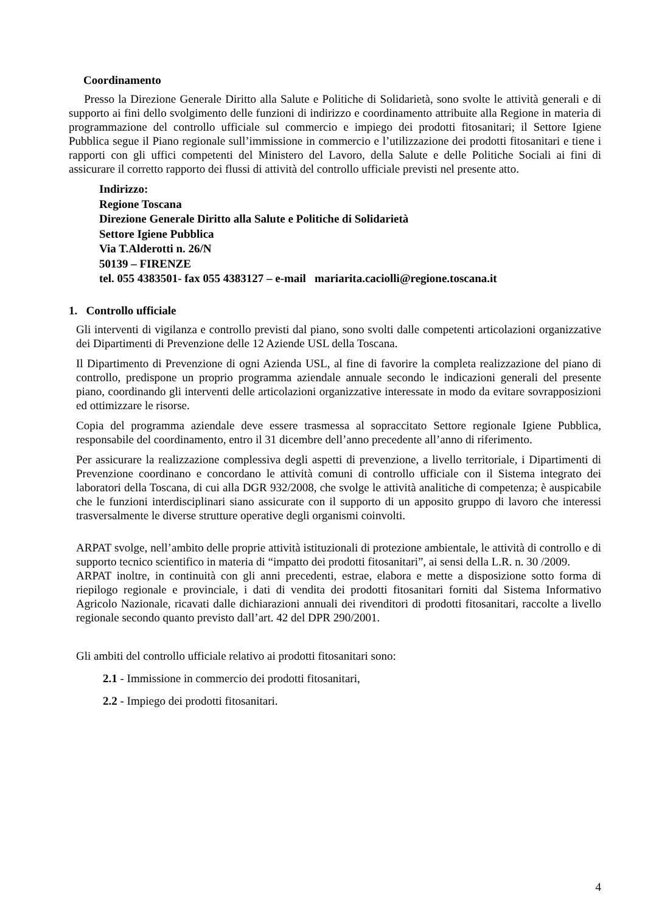Coordinamento
Presso la Direzione Generale Diritto alla Salute e Politiche di Solidarietà, sono svolte le attività generali e di supporto ai fini dello svolgimento delle funzioni di indirizzo e coordinamento attribuite alla Regione in materia di programmazione del controllo ufficiale sul commercio e impiego dei prodotti fitosanitari; il Settore Igiene Pubblica segue il Piano regionale sull’immissione in commercio e l’utilizzazione dei prodotti fitosanitari e tiene i rapporti con gli uffici competenti del Ministero del Lavoro, della Salute e delle Politiche Sociali ai fini di assicurare il corretto rapporto dei flussi di attività del controllo ufficiale previsti nel presente atto.
Indirizzo:
Regione Toscana
Direzione Generale Diritto alla Salute e Politiche di Solidarietà
Settore Igiene Pubblica
Via T.Alderotti n. 26/N
50139 – FIRENZE
tel. 055 4383501- fax 055 4383127 – e-mail mariarita.caciolli@regione.toscana.it
1. Controllo ufficiale
Gli interventi di vigilanza e controllo previsti dal piano, sono svolti dalle competenti articolazioni organizzative dei Dipartimenti di Prevenzione delle 12 Aziende USL della Toscana.
Il Dipartimento di Prevenzione di ogni Azienda USL, al fine di favorire la completa realizzazione del piano di controllo, predispone un proprio programma aziendale annuale secondo le indicazioni generali del presente piano, coordinando gli interventi delle articolazioni organizzative interessate in modo da evitare sovrapposizioni ed ottimizzare le risorse.
Copia del programma aziendale deve essere trasmessa al sopraccitato Settore regionale Igiene Pubblica, responsabile del coordinamento, entro il 31 dicembre dell’anno precedente all’anno di riferimento.
Per assicurare la realizzazione complessiva degli aspetti di prevenzione, a livello territoriale, i Dipartimenti di Prevenzione coordinano e concordano le attività comuni di controllo ufficiale con il Sistema integrato dei laboratori della Toscana, di cui alla DGR 932/2008, che svolge le attività analitiche di competenza; è auspicabile che le funzioni interdisciplinari siano assicurate con il supporto di un apposito gruppo di lavoro che interessi trasversalmente le diverse strutture operative degli organismi coinvolti.
ARPAT svolge, nell’ambito delle proprie attività istituzionali di protezione ambientale, le attività di controllo e di supporto tecnico scientifico in materia di “impatto dei prodotti fitosanitari”, ai sensi della L.R. n. 30 /2009.
ARPAT inoltre, in continuità con gli anni precedenti, estrae, elabora e mette a disposizione sotto forma di riepilogo regionale e provinciale, i dati di vendita dei prodotti fitosanitari forniti dal Sistema Informativo Agricolo Nazionale, ricavati dalle dichiarazioni annuali dei rivenditori di prodotti fitosanitari, raccolte a livello regionale secondo quanto previsto dall’art. 42 del DPR 290/2001.
Gli ambiti del controllo ufficiale relativo ai prodotti fitosanitari sono:
2.1 - Immissione in commercio dei prodotti fitosanitari,
2.2 - Impiego dei prodotti fitosanitari.
4